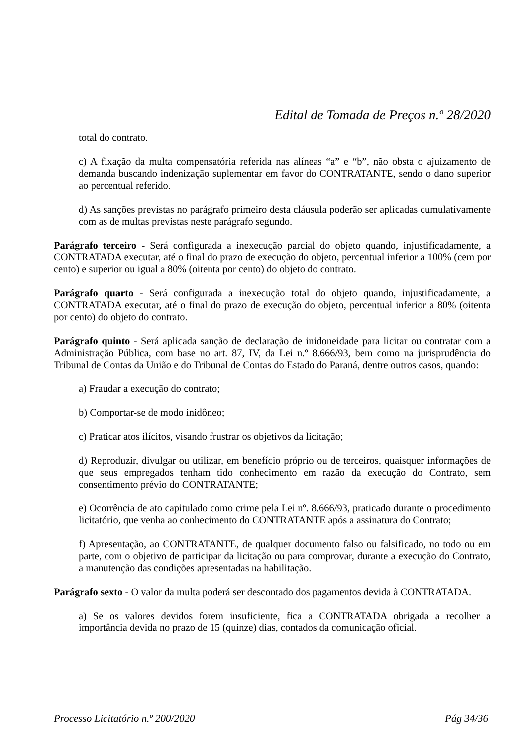Edital de Tomada de Preços n.º 28/2020
total do contrato.
c) A fixação da multa compensatória referida nas alíneas “a” e “b”, não obsta o ajuizamento de demanda buscando indenização suplementar em favor do CONTRATANTE, sendo o dano superior ao percentual referido.
d) As sanções previstas no parágrafo primeiro desta cláusula poderão ser aplicadas cumulativamente com as de multas previstas neste parágrafo segundo.
Parágrafo terceiro - Será configurada a inexecução parcial do objeto quando, injustificadamente, a CONTRATADA executar, até o final do prazo de execução do objeto, percentual inferior a 100% (cem por cento) e superior ou igual a 80% (oitenta por cento) do objeto do contrato.
Parágrafo quarto - Será configurada a inexecução total do objeto quando, injustificadamente, a CONTRATADA executar, até o final do prazo de execução do objeto, percentual inferior a 80% (oitenta por cento) do objeto do contrato.
Parágrafo quinto - Será aplicada sanção de declaração de inidoneidade para licitar ou contratar com a Administração Pública, com base no art. 87, IV, da Lei n.º 8.666/93, bem como na jurisprudência do Tribunal de Contas da União e do Tribunal de Contas do Estado do Paraná, dentre outros casos, quando:
a) Fraudar a execução do contrato;
b) Comportar-se de modo inidôneo;
c) Praticar atos ilícitos, visando frustrar os objetivos da licitação;
d) Reproduzir, divulgar ou utilizar, em benefício próprio ou de terceiros, quaisquer informações de que seus empregados tenham tido conhecimento em razão da execução do Contrato, sem consentimento prévio do CONTRATANTE;
e) Ocorrência de ato capitulado como crime pela Lei nº. 8.666/93, praticado durante o procedimento licitatório, que venha ao conhecimento do CONTRATANTE após a assinatura do Contrato;
f) Apresentação, ao CONTRATANTE, de qualquer documento falso ou falsificado, no todo ou em parte, com o objetivo de participar da licitação ou para comprovar, durante a execução do Contrato, a manutenção das condições apresentadas na habilitação.
Parágrafo sexto - O valor da multa poderá ser descontado dos pagamentos devida à CONTRATADA.
a) Se os valores devidos forem insuficiente, fica a CONTRATADA obrigada a recolher a importância devida no prazo de 15 (quinze) dias, contados da comunicação oficial.
Processo Licitatório n.º 200/2020 Pág 34/36